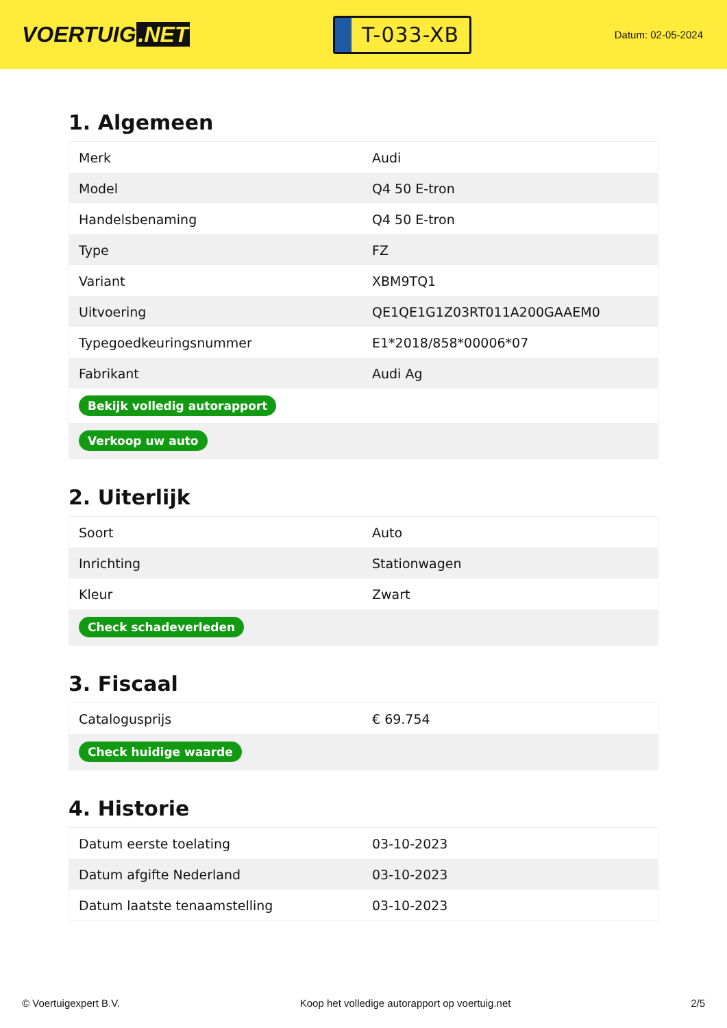VOERTUIG.NET
T-033-XB
Datum: 02-05-2024
1. Algemeen
| Merk | Audi |
| Model | Q4 50 E-tron |
| Handelsbenaming | Q4 50 E-tron |
| Type | FZ |
| Variant | XBM9TQ1 |
| Uitvoering | QE1QE1G1Z03RT011A200GAAEM0 |
| Typegoedkeuringsnummer | E1*2018/858*00006*07 |
| Fabrikant | Audi Ag |
| Bekijk volledig autorapport | |
| Verkoop uw auto | |
2. Uiterlijk
| Soort | Auto |
| Inrichting | Stationwagen |
| Kleur | Zwart |
| Check schadeverleden | |
3. Fiscaal
| Catalogusprijs | € 69.754 |
| Check huidige waarde | |
4. Historie
| Datum eerste toelating | 03-10-2023 |
| Datum afgifte Nederland | 03-10-2023 |
| Datum laatste tenaamstelling | 03-10-2023 |
© Voertuigexpert B.V. Koop het volledige autorapport op voertuig.net 2/5